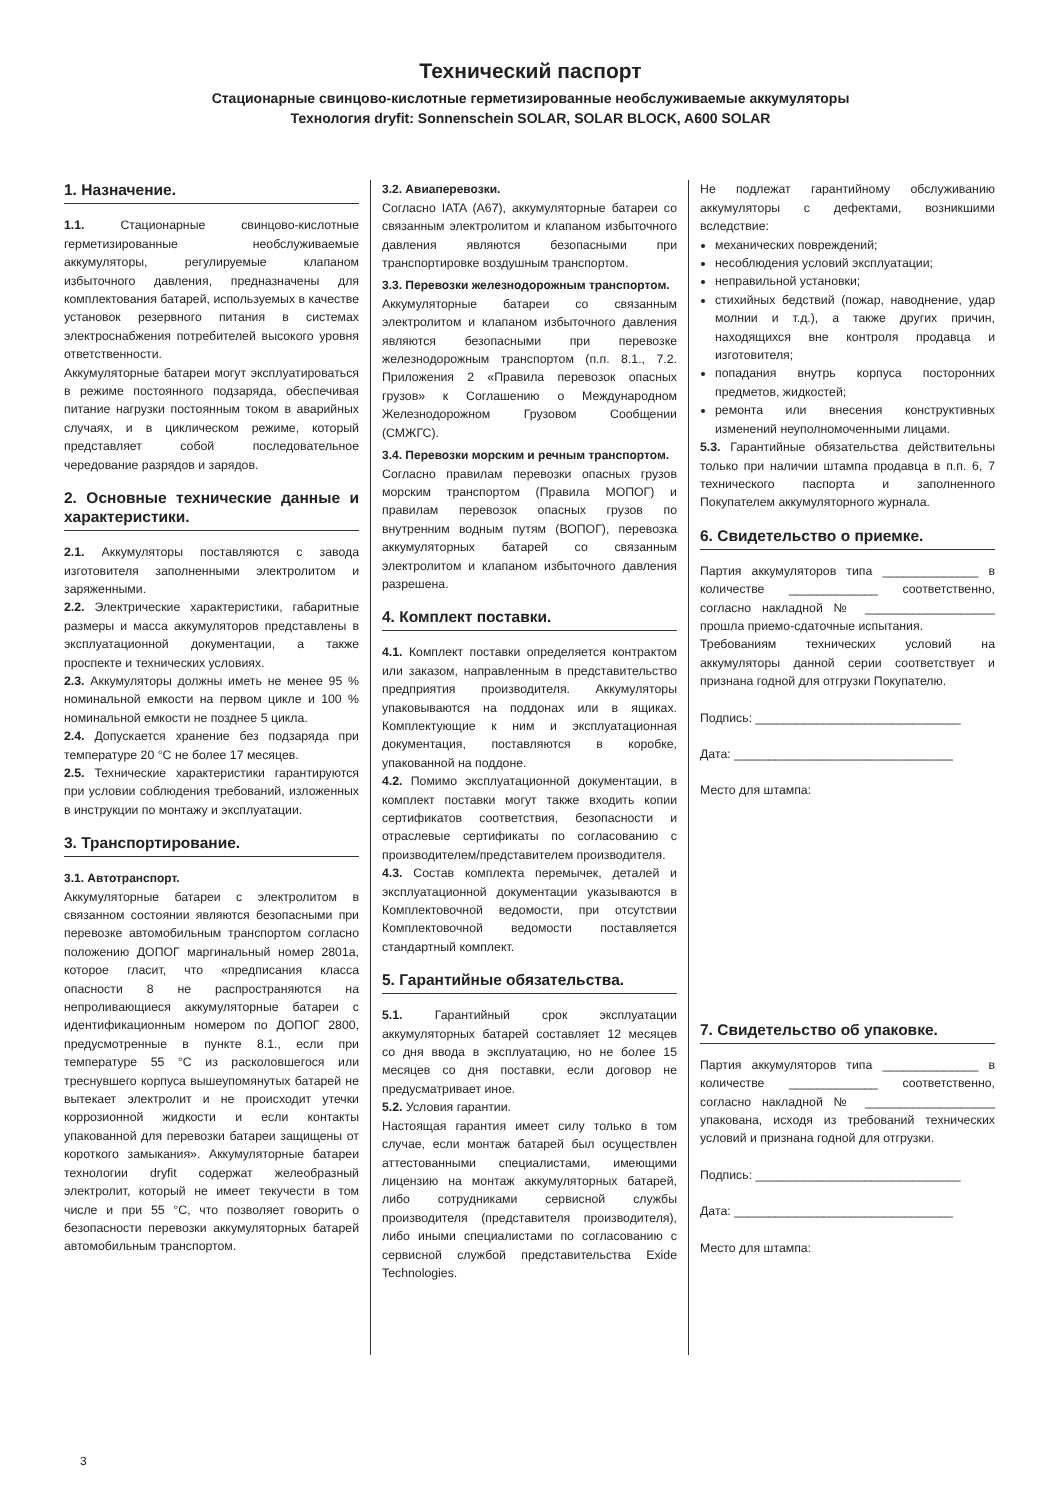Технический паспорт
Стационарные свинцово-кислотные герметизированные необслуживаемые аккумуляторы
Технология dryfit: Sonnenschein SOLAR, SOLAR BLOCK, A600 SOLAR
1. Назначение.
1.1. Стационарные свинцово-кислотные герметизированные необслуживаемые аккумуляторы, регулируемые клапаном избыточного давления, предназначены для комплектования батарей, используемых в качестве установок резервного питания в системах электроснабжения потребителей высокого уровня ответственности.
Аккумуляторные батареи могут эксплуатироваться в режиме постоянного подзаряда, обеспечивая питание нагрузки постоянным током в аварийных случаях, и в циклическом режиме, который представляет собой последовательное чередование разрядов и зарядов.
2. Основные технические данные и характеристики.
2.1. Аккумуляторы поставляются с завода изготовителя заполненными электролитом и заряженными.
2.2. Электрические характеристики, габаритные размеры и масса аккумуляторов представлены в эксплуатационной документации, а также проспекте и технических условиях.
2.3. Аккумуляторы должны иметь не менее 95 % номинальной емкости на первом цикле и 100 % номинальной емкости не позднее 5 цикла.
2.4. Допускается хранение без подзаряда при температуре 20 °С не более 17 месяцев.
2.5. Технические характеристики гарантируются при условии соблюдения требований, изложенных в инструкции по монтажу и эксплуатации.
3. Транспортирование.
3.1. Автотранспорт.
Аккумуляторные батареи с электролитом в связанном состоянии являются безопасными при перевозке автомобильным транспортом согласно положению ДОПОГ маргинальный номер 2801а, которое гласит, что «предписания класса опасности 8 не распространяются на непроливающиеся аккумуляторные батареи с идентификационным номером по ДОПОГ 2800, предусмотренные в пункте 8.1., если при температуре 55 °С из расколовшегося или треснувшего корпуса вышеупомянутых батарей не вытекает электролит и не происходит утечки коррозионной жидкости и если контакты упакованной для перевозки батареи защищены от короткого замыкания». Аккумуляторные батареи технологии dryfit содержат желеобразный электролит, который не имеет текучести в том числе и при 55 °С, что позволяет говорить о безопасности перевозки аккумуляторных батарей автомобильным транспортом.
3.2. Авиаперевозки.
Согласно IATA (A67), аккумуляторные батареи со связанным электролитом и клапаном избыточного давления являются безопасными при транспортировке воздушным транспортом.
3.3. Перевозки железнодорожным транспортом.
Аккумуляторные батареи со связанным электролитом и клапаном избыточного давления являются безопасными при перевозке железнодорожным транспортом (п.п. 8.1., 7.2. Приложения 2 «Правила перевозок опасных грузов» к Соглашению о Международном Железнодорожном Грузовом Сообщении (СМЖГС).
3.4. Перевозки морским и речным транспортом.
Согласно правилам перевозки опасных грузов морским транспортом (Правила МОПОГ) и правилам перевозок опасных грузов по внутренним водным путям (ВОПОГ), перевозка аккумуляторных батарей со связанным электролитом и клапаном избыточного давления разрешена.
4. Комплект поставки.
4.1. Комплект поставки определяется контрактом или заказом, направленным в представительство предприятия производителя. Аккумуляторы упаковываются на поддонах или в ящиках. Комплектующие к ним и эксплуатационная документация, поставляются в коробке, упакованной на поддоне.
4.2. Помимо эксплуатационной документации, в комплект поставки могут также входить копии сертификатов соответствия, безопасности и отраслевые сертификаты по согласованию с производителем/представителем производителя.
4.3. Состав комплекта перемычек, деталей и эксплуатационной документации указываются в Комплектовочной ведомости, при отсутствии Комплектовочной ведомости поставляется стандартный комплект.
5. Гарантийные обязательства.
5.1. Гарантийный срок эксплуатации аккумуляторных батарей составляет 12 месяцев со дня ввода в эксплуатацию, но не более 15 месяцев со дня поставки, если договор не предусматривает иное.
5.2. Условия гарантии.
Настоящая гарантия имеет силу только в том случае, если монтаж батарей был осуществлен аттестованными специалистами, имеющими лицензию на монтаж аккумуляторных батарей, либо сотрудниками сервисной службы производителя (представителя производителя), либо иными специалистами по согласованию с сервисной службой представительства Exide Technologies.
Не подлежат гарантийному обслуживанию аккумуляторы с дефектами, возникшими вследствие:
механических повреждений;
несоблюдения условий эксплуатации;
неправильной установки;
стихийных бедствий (пожар, наводнение, удар молнии и т.д.), а также других причин, находящихся вне контроля продавца и изготовителя;
попадания внутрь корпуса посторонних предметов, жидкостей;
ремонта или внесения конструктивных изменений неуполномоченными лицами.
5.3. Гарантийные обязательства действительны только при наличии штампа продавца в п.п. 6, 7 технического паспорта и заполненного Покупателем аккумуляторного журнала.
6. Свидетельство о приемке.
Партия аккумуляторов типа ______________ в количестве _____________ соответственно, согласно накладной № ___________________ прошла приемо-сдаточные испытания.
Требованиям технических условий на аккумуляторы данной серии соответствует и признана годной для отгрузки Покупателю.
Подпись: ______________________________
Дата: ________________________________
Место для штампа:
7. Свидетельство об упаковке.
Партия аккумуляторов типа ______________ в количестве _____________ соответственно, согласно накладной № ___________________ упакована, исходя из требований технических условий и признана годной для отгрузки.
Подпись: ______________________________
Дата: ________________________________
Место для штампа:
3